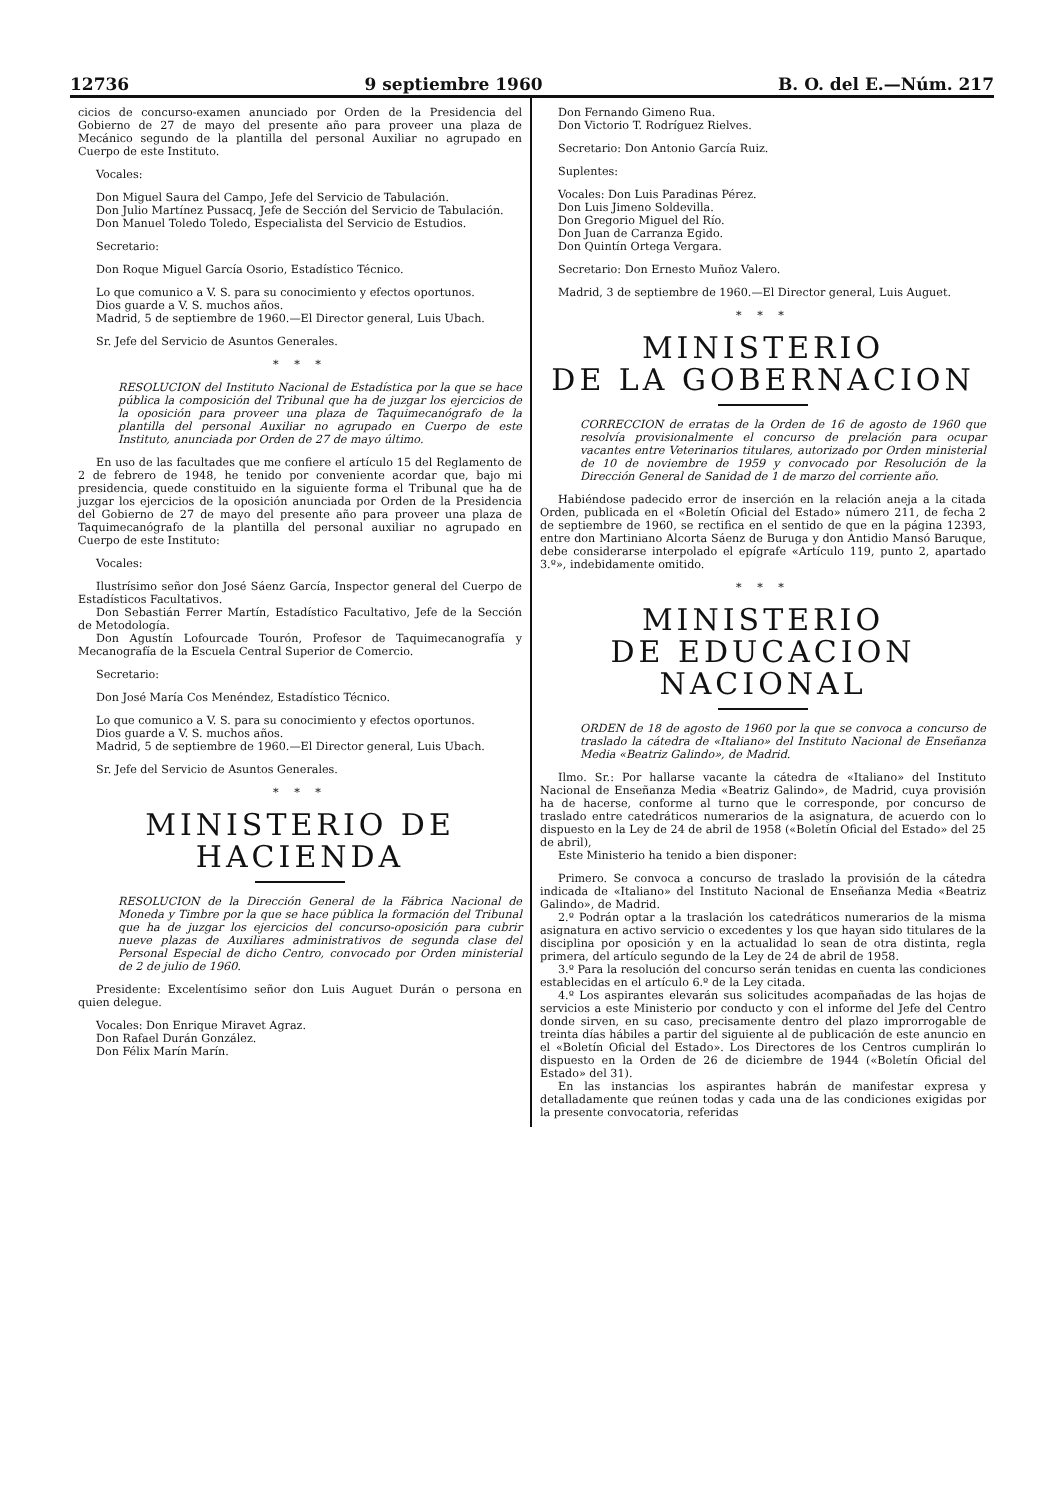12736 9 septiembre 1960 B. O. del E.—Núm. 217
cicios de concurso-examen anunciado por Orden de la Presidencia del Gobierno de 27 de mayo del presente año para proveer una plaza de Mecánico segundo de la plantilla del personal Auxiliar no agrupado en Cuerpo de este Instituto.
Vocales:
Don Miguel Saura del Campo, Jefe del Servicio de Tabulación.
Don Julio Martínez Pussacq, Jefe de Sección del Servicio de Tabulación.
Don Manuel Toledo Toledo, Especialista del Servicio de Estudios.
Secretario:
Don Roque Miguel García Osorio, Estadístico Técnico.
Lo que comunico a V. S. para su conocimiento y efectos oportunos.
Dios guarde a V. S. muchos años.
Madrid, 5 de septiembre de 1960.—El Director general, Luis Ubach.
Sr. Jefe del Servicio de Asuntos Generales.
* * *
RESOLUCION del Instituto Nacional de Estadística por la que se hace pública la composición del Tribunal que ha de juzgar los ejercicios de la oposición para proveer una plaza de Taquimecanógrafo de la plantilla del personal Auxiliar no agrupado en Cuerpo de este Instituto, anunciada por Orden de 27 de mayo último.
En uso de las facultades que me confiere el artículo 15 del Reglamento de 2 de febrero de 1948, he tenido por conveniente acordar que, bajo mi presidencia, quede constituido en la siguiente forma el Tribunal que ha de juzgar los ejercicios de la oposición anunciada por Orden de la Presidencia del Gobierno de 27 de mayo del presente año para proveer una plaza de Taquimecanógrafo de la plantilla del personal auxiliar no agrupado en Cuerpo de este Instituto:
Vocales:
Ilustrísimo señor don José Sáenz García, Inspector general del Cuerpo de Estadísticos Facultativos.
Don Sebastián Ferrer Martín, Estadístico Facultativo, Jefe de la Sección de Metodología.
Don Agustín Lofourcade Tourón, Profesor de Taquimecanografía y Mecanografía de la Escuela Central Superior de Comercio.
Secretario:
Don José María Cos Menéndez, Estadístico Técnico.
Lo que comunico a V. S. para su conocimiento y efectos oportunos.
Dios guarde a V. S. muchos años.
Madrid, 5 de septiembre de 1960.—El Director general, Luis Ubach.
Sr. Jefe del Servicio de Asuntos Generales.
* * *
MINISTERIO DE HACIENDA
RESOLUCION de la Dirección General de la Fábrica Nacional de Moneda y Timbre por la que se hace pública la formación del Tribunal que ha de juzgar los ejercicios del concurso-oposición para cubrir nueve plazas de Auxiliares administrativos de segunda clase del Personal Especial de dicho Centro, convocado por Orden ministerial de 2 de julio de 1960.
Presidente: Excelentísimo señor don Luis Auguet Durán o persona en quien delegue.
Vocales: Don Enrique Miravet Agraz.
Don Rafael Durán González.
Don Félix Marín Marín.
Don Fernando Gimeno Rua.
Don Victorio T. Rodríguez Rielves.
Secretario: Don Antonio García Ruiz.
Suplentes:
Vocales: Don Luis Paradinas Pérez.
Don Luis Jimeno Soldevilla.
Don Gregorio Miguel del Río.
Don Juan de Carranza Egido.
Don Quintín Ortega Vergara.
Secretario: Don Ernesto Muñoz Valero.
Madrid, 3 de septiembre de 1960.—El Director general, Luis Auguet.
* * *
MINISTERIO
DE LA GOBERNACION
CORRECCION de erratas de la Orden de 16 de agosto de 1960 que resolvía provisionalmente el concurso de prelación para ocupar vacantes entre Veterinarios titulares, autorizado por Orden ministerial de 10 de noviembre de 1959 y convocado por Resolución de la Dirección General de Sanidad de 1 de marzo del corriente año.
Habiéndose padecido error de inserción en la relación aneja a la citada Orden, publicada en el «Boletín Oficial del Estado» número 211, de fecha 2 de septiembre de 1960, se rectifica en el sentido de que en la página 12393, entre don Martiniano Alcorta Sáenz de Buruga y don Antidio Mansó Baruque, debe considerarse interpolado el epígrafe «Artículo 119, punto 2, apartado 3.º», indebidamente omitido.
* * *
MINISTERIO
DE EDUCACION NACIONAL
ORDEN de 18 de agosto de 1960 por la que se convoca a concurso de traslado la cátedra de «Italiano» del Instituto Nacional de Enseñanza Media «Beatriz Galindo», de Madrid.
Ilmo. Sr.: Por hallarse vacante la cátedra de «Italiano» del Instituto Nacional de Enseñanza Media «Beatriz Galindo», de Madrid, cuya provisión ha de hacerse, conforme al turno que le corresponde, por concurso de traslado entre catedráticos numerarios de la asignatura, de acuerdo con lo dispuesto en la Ley de 24 de abril de 1958 («Boletín Oficial del Estado» del 25 de abril),
Este Ministerio ha tenido a bien disponer:
Primero. Se convoca a concurso de traslado la provisión de la cátedra indicada de «Italiano» del Instituto Nacional de Enseñanza Media «Beatriz Galindo», de Madrid.
2.º Podrán optar a la traslación los catedráticos numerarios de la misma asignatura en activo servicio o excedentes y los que hayan sido titulares de la disciplina por oposición y en la actualidad lo sean de otra distinta, regla primera, del artículo segundo de la Ley de 24 de abril de 1958.
3.º Para la resolución del concurso serán tenidas en cuenta las condiciones establecidas en el artículo 6.º de la Ley citada.
4.º Los aspirantes elevarán sus solicitudes acompañadas de las hojas de servicios a este Ministerio por conducto y con el informe del Jefe del Centro donde sirven, en su caso, precisamente dentro del plazo improrrogable de treinta días hábiles a partir del siguiente al de publicación de este anuncio en el «Boletín Oficial del Estado». Los Directores de los Centros cumplirán lo dispuesto en la Orden de 26 de diciembre de 1944 («Boletín Oficial del Estado» del 31).
En las instancias los aspirantes habrán de manifestar expresa y detalladamente que reúnen todas y cada una de las condiciones exigidas por la presente convocatoria, referidas